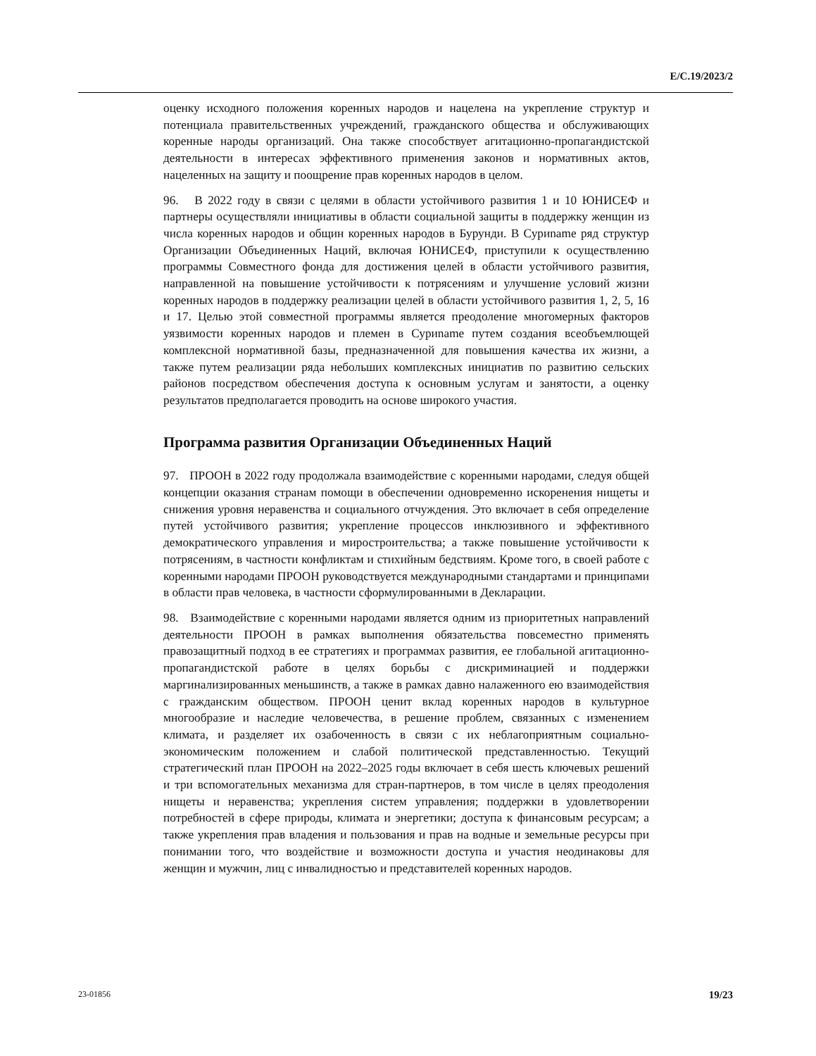E/C.19/2023/2
оценку исходного положения коренных народов и нацелена на укрепление структур и потенциала правительственных учреждений, гражданского общества и обслуживающих коренные народы организаций. Она также способствует агитационно-пропагандистской деятельности в интересах эффективного применения законов и нормативных актов, нацеленных на защиту и поощрение прав коренных народов в целом.
96. В 2022 году в связи с целями в области устойчивого развития 1 и 10 ЮНИСЕФ и партнеры осуществляли инициативы в области социальной защиты в поддержку женщин из числа коренных народов и общин коренных народов в Бурунди. В Суриname ряд структур Организации Объединенных Наций, включая ЮНИСЕФ, приступили к осуществлению программы Совместного фонда для достижения целей в области устойчивого развития, направленной на повышение устойчивости к потрясениям и улучшение условий жизни коренных народов в поддержку реализации целей в области устойчивого развития 1, 2, 5, 16 и 17. Целью этой совместной программы является преодоление многомерных факторов уязвимости коренных народов и племен в Суриname путем создания всеобъемлющей комплексной нормативной базы, предназначенной для повышения качества их жизни, а также путем реализации ряда небольших комплексных инициатив по развитию сельских районов посредством обеспечения доступа к основным услугам и занятости, а оценку результатов предполагается проводить на основе широкого участия.
Программа развития Организации Объединенных Наций
97. ПРООН в 2022 году продолжала взаимодействие с коренными народами, следуя общей концепции оказания странам помощи в обеспечении одновременно искоренения нищеты и снижения уровня неравенства и социального отчуждения. Это включает в себя определение путей устойчивого развития; укрепление процессов инклюзивного и эффективного демократического управления и миростроительства; а также повышение устойчивости к потрясениям, в частности конфликтам и стихийным бедствиям. Кроме того, в своей работе с коренными народами ПРООН руководствуется международными стандартами и принципами в области прав человека, в частности сформулированными в Декларации.
98. Взаимодействие с коренными народами является одним из приоритетных направлений деятельности ПРООН в рамках выполнения обязательства повсеместно применять правозащитный подход в ее стратегиях и программах развития, ее глобальной агитационно-пропагандистской работе в целях борьбы с дискриминацией и поддержки маргинализированных меньшинств, а также в рамках давно налаженного ею взаимодействия с гражданским обществом. ПРООН ценит вклад коренных народов в культурное многообразие и наследие человечества, в решение проблем, связанных с изменением климата, и разделяет их озабоченность в связи с их неблагоприятным социально-экономическим положением и слабой политической представленностью. Текущий стратегический план ПРООН на 2022–2025 годы включает в себя шесть ключевых решений и три вспомогательных механизма для стран-партнеров, в том числе в целях преодоления нищеты и неравенства; укрепления систем управления; поддержки в удовлетворении потребностей в сфере природы, климата и энергетики; доступа к финансовым ресурсам; а также укрепления прав владения и пользования и прав на водные и земельные ресурсы при понимании того, что воздействие и возможности доступа и участия неодинаковы для женщин и мужчин, лиц с инвалидностью и представителей коренных народов.
23-01856 19/23